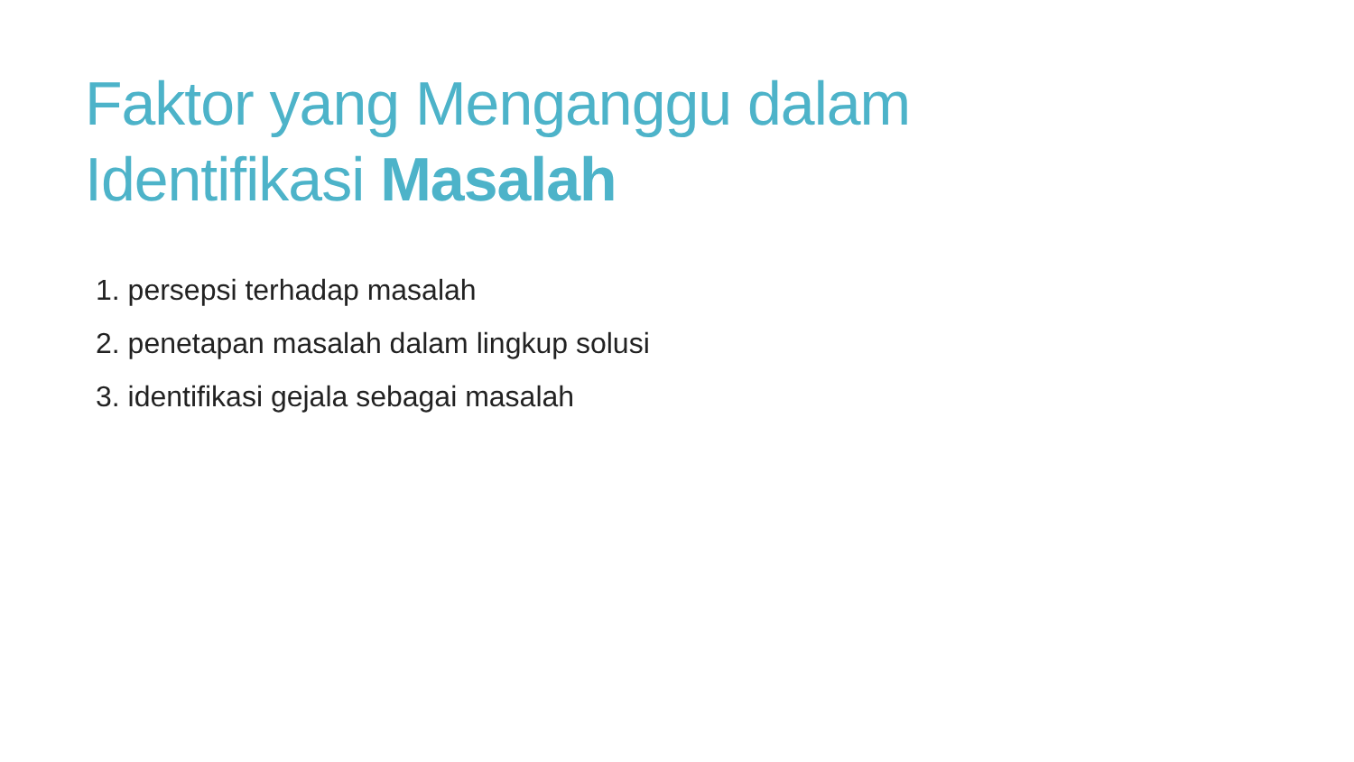Faktor yang Menganggu dalam
Identifikasi Masalah
1. persepsi terhadap masalah
2. penetapan masalah dalam lingkup solusi
3. identifikasi gejala sebagai masalah